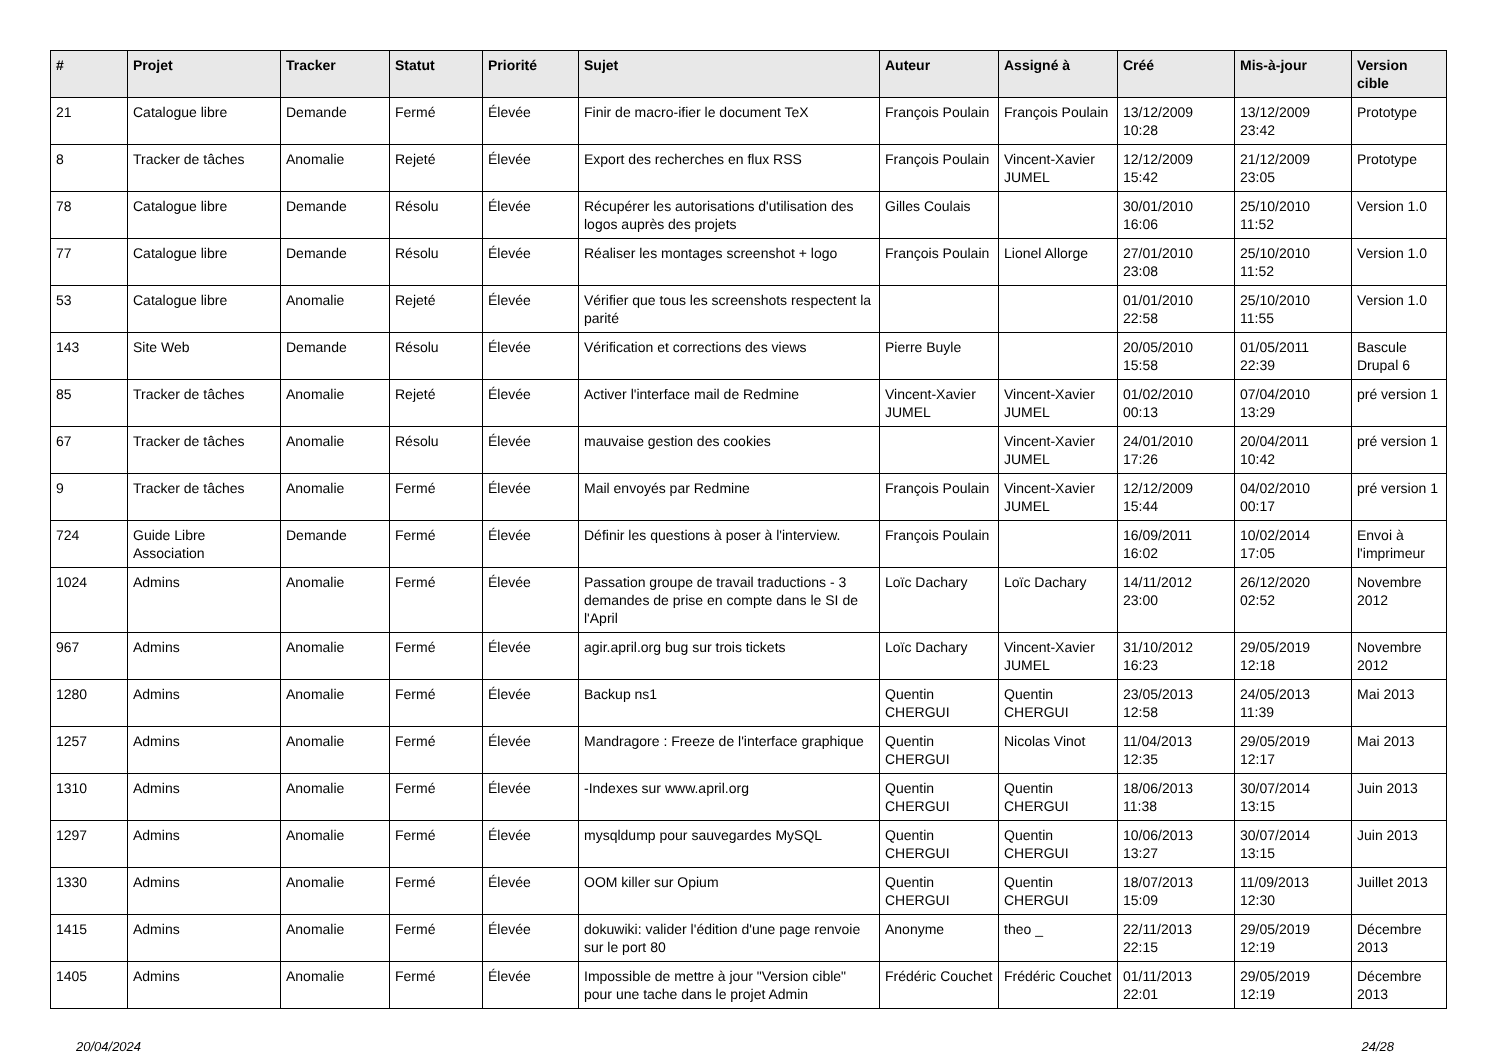| # | Projet | Tracker | Statut | Priorité | Sujet | Auteur | Assigné à | Créé | Mis-à-jour | Version cible |
| --- | --- | --- | --- | --- | --- | --- | --- | --- | --- | --- |
| 21 | Catalogue libre | Demande | Fermé | Élevée | Finir de macro-ifier le document TeX | François Poulain | François Poulain | 13/12/2009 10:28 | 13/12/2009 23:42 | Prototype |
| 8 | Tracker de tâches | Anomalie | Rejeté | Élevée | Export des recherches en flux RSS | François Poulain | Vincent-Xavier JUMEL | 12/12/2009 15:42 | 21/12/2009 23:05 | Prototype |
| 78 | Catalogue libre | Demande | Résolu | Élevée | Récupérer les autorisations d'utilisation des logos auprès des projets | Gilles Coulais | | 30/01/2010 16:06 | 25/10/2010 11:52 | Version 1.0 |
| 77 | Catalogue libre | Demande | Résolu | Élevée | Réaliser les montages screenshot + logo | François Poulain | Lionel Allorge | 27/01/2010 23:08 | 25/10/2010 11:52 | Version 1.0 |
| 53 | Catalogue libre | Anomalie | Rejeté | Élevée | Vérifier que tous les screenshots respectent la parité | | | 01/01/2010 22:58 | 25/10/2010 11:55 | Version 1.0 |
| 143 | Site Web | Demande | Résolu | Élevée | Vérification et corrections des views | Pierre Buyle | | 20/05/2010 15:58 | 01/05/2011 22:39 | Bascule Drupal 6 |
| 85 | Tracker de tâches | Anomalie | Rejeté | Élevée | Activer l'interface mail de Redmine | Vincent-Xavier JUMEL | Vincent-Xavier JUMEL | 01/02/2010 00:13 | 07/04/2010 13:29 | pré version 1 |
| 67 | Tracker de tâches | Anomalie | Résolu | Élevée | mauvaise gestion des cookies | | Vincent-Xavier JUMEL | 24/01/2010 17:26 | 20/04/2011 10:42 | pré version 1 |
| 9 | Tracker de tâches | Anomalie | Fermé | Élevée | Mail envoyés par Redmine | François Poulain | Vincent-Xavier JUMEL | 12/12/2009 15:44 | 04/02/2010 00:17 | pré version 1 |
| 724 | Guide Libre Association | Demande | Fermé | Élevée | Définir les questions à poser à l'interview. | François Poulain | | 16/09/2011 16:02 | 10/02/2014 17:05 | Envoi à l'imprimeur |
| 1024 | Admins | Anomalie | Fermé | Élevée | Passation groupe de travail traductions - 3 demandes de prise en compte dans le SI de l'April | Loïc Dachary | Loïc Dachary | 14/11/2012 23:00 | 26/12/2020 02:52 | Novembre 2012 |
| 967 | Admins | Anomalie | Fermé | Élevée | agir.april.org bug sur trois tickets | Loïc Dachary | Vincent-Xavier JUMEL | 31/10/2012 16:23 | 29/05/2019 12:18 | Novembre 2012 |
| 1280 | Admins | Anomalie | Fermé | Élevée | Backup ns1 | Quentin CHERGUI | Quentin CHERGUI | 23/05/2013 12:58 | 24/05/2013 11:39 | Mai 2013 |
| 1257 | Admins | Anomalie | Fermé | Élevée | Mandragore : Freeze de l'interface graphique | Quentin CHERGUI | Nicolas Vinot | 11/04/2013 12:35 | 29/05/2019 12:17 | Mai 2013 |
| 1310 | Admins | Anomalie | Fermé | Élevée | -Indexes sur www.april.org | Quentin CHERGUI | Quentin CHERGUI | 18/06/2013 11:38 | 30/07/2014 13:15 | Juin 2013 |
| 1297 | Admins | Anomalie | Fermé | Élevée | mysqldump pour sauvegardes MySQL | Quentin CHERGUI | Quentin CHERGUI | 10/06/2013 13:27 | 30/07/2014 13:15 | Juin 2013 |
| 1330 | Admins | Anomalie | Fermé | Élevée | OOM killer sur Opium | Quentin CHERGUI | Quentin CHERGUI | 18/07/2013 15:09 | 11/09/2013 12:30 | Juillet 2013 |
| 1415 | Admins | Anomalie | Fermé | Élevée | dokuwiki: valider l'édition d'une page renvoie sur le port 80 | Anonyme | theo _ | 22/11/2013 22:15 | 29/05/2019 12:19 | Décembre 2013 |
| 1405 | Admins | Anomalie | Fermé | Élevée | Impossible de mettre à jour "Version cible" pour une tache dans le projet Admin | Frédéric Couchet | Frédéric Couchet | 01/11/2013 22:01 | 29/05/2019 12:19 | Décembre 2013 |
20/04/2024 24/28